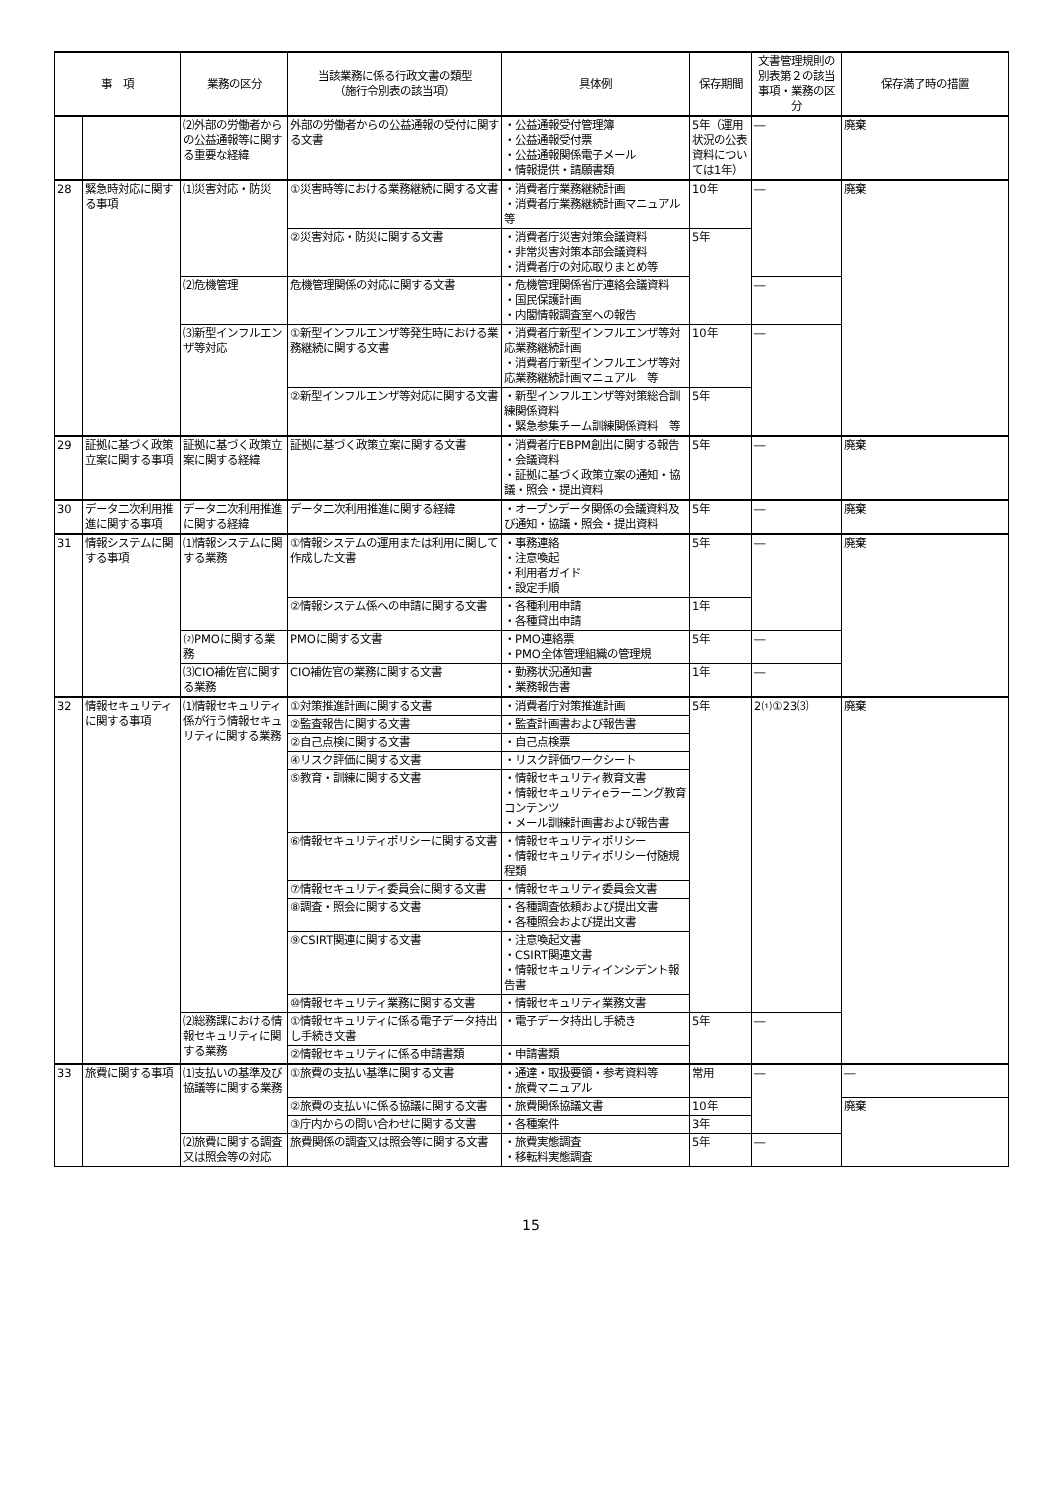| 事 項 | | 業務の区分 | 当該業務に係る行政文書の類型 （施行令別表の該当項） | 具体例 | 保存期間 | 文書管理規則の別表第２の該当事項・業務の区分 | 保存満了時の措置 |
| --- | --- | --- | --- | --- | --- | --- | --- |
| | | ⑵外部の労働者からの公益通報等に関する重要な経緯 | 外部の労働者からの公益通報の受付に関する文書 | ・公益通報受付管理簿 ・公益通報受付票 ・公益通報関係電子メール ・情報提供・請願書類 | 5年（運用状況の公表資料については1年） | ― | 廃棄 |
| 28 | 緊急時対応に関する事項 | ⑴災害対応・防災 | ①災害時等における業務継続に関する文書 | ・消費者庁業務継続計画 ・消費者庁業務継続計画マニュアル 等 | 10年 | ― | 廃棄 |
| | | | ②災害対応・防災に関する文書 | ・消費者庁災害対策会議資料 ・非常災害対策本部会議資料 ・消費者庁の対応取りまとめ等 | 5年 | | |
| | | ⑵危機管理 | 危機管理関係の対応に関する文書 | ・危機管理関係省庁連絡会議資料 ・国民保護計画 ・内閣情報調査室への報告 | | ― | |
| | | ⑶新型インフルエンザ等対応 | ①新型インフルエンザ等発生時における業務継続に関する文書 | ・消費者庁新型インフルエンザ等対応業務継続計画 ・消費者庁新型インフルエンザ等対応業務継続計画マニュアル 等 | 10年 | ― | |
| | | | ②新型インフルエンザ等対応に関する文書 | ・新型インフルエンザ等対策総合訓練関係資料 ・緊急参集チーム訓練関係資料 等 | 5年 | | |
| 29 | 証拠に基づく政策立案に関する事項 | 証拠に基づく政策立案に関する経緯 | 証拠に基づく政策立案に関する文書 | ・消費者庁EBPM創出に関する報告 ・会議資料 ・証拠に基づく政策立案の通知・協議・照会・提出資料 | 5年 | ― | 廃棄 |
| 30 | データ二次利用推進に関する事項 | データ二次利用推進に関する経緯 | データ二次利用推進に関する経緯 | ・オープンデータ関係の会議資料及び通知・協議・照会・提出資料 | 5年 | ― | 廃棄 |
| 31 | 情報システムに関する事項 | ⑴情報システムに関する業務 | ①情報システムの運用または利用に関して作成した文書 | ・事務連絡 ・注意喚起 ・利用者ガイド ・設定手順 | 5年 | ― | 廃棄 |
| | | | ②情報システム係への申請に関する文書 | ・各種利用申請 ・各種貸出申請 | 1年 | | |
| | | ⑵PMOに関する業務 | PMOに関する文書 | ・PMO連絡票 ・PMO全体管理組織の管理規 | 5年 | ― | |
| | | ⑶CIO補佐官に関する業務 | CIO補佐官の業務に関する文書 | ・勤務状況通知書 ・業務報告書 | 1年 | ― | |
| 32 | 情報セキュリティに関する事項 | ⑴情報セキュリティ係が行う情報セキュリティに関する業務 | ①対策推進計画に関する文書 | ・消費者庁対策推進計画 | 5年 | 2⑴①23⑶ | 廃棄 |
| | | | ②監査報告に関する文書 | ・監査計画書および報告書 | | | |
| | | | ②自己点検に関する文書 | ・自己点検票 | | | |
| | | | ④リスク評価に関する文書 | ・リスク評価ワークシート | | | |
| | | | ⑤教育・訓練に関する文書 | ・情報セキュリティ教育文書 ・情報セキュリティeラーニング教育コンテンツ ・メール訓練計画書および報告書 | | | |
| | | | ⑥情報セキュリティポリシーに関する文書 | ・情報セキュリティポリシー ・情報セキュリティポリシー付随規程類 | | | |
| | | | ⑦情報セキュリティ委員会に関する文書 | ・情報セキュリティ委員会文書 | | | |
| | | | ⑧調査・照会に関する文書 | ・各種調査依頼および提出文書 ・各種照会および提出文書 | | | |
| | | | ⑨CSIRT関連に関する文書 | ・注意喚起文書 ・CSIRT関連文書 ・情報セキュリティインシデント報告書 | | | |
| | | | ⑩情報セキュリティ業務に関する文書 | ・情報セキュリティ業務文書 | | | |
| | | ⑵総務課における情報セキュリティに関する業務 | ①情報セキュリティに係る電子データ持出し手続き文書 | ・電子データ持出し手続き | 5年 | ― | |
| | | | ②情報セキュリティに係る申請書類 | ・申請書類 | | | |
| 33 | 旅費に関する事項 | ⑴支払いの基準及び協議等に関する業務 | ①旅費の支払い基準に関する文書 | ・通達・取扱要領・参考資料等 ・旅費マニュアル | 常用 | ― | ― |
| | | | ②旅費の支払いに係る協議に関する文書 | ・旅費関係協議文書 | 10年 | | 廃棄 |
| | | | ③庁内からの問い合わせに関する文書 | ・各種案件 | 3年 | | |
| | | ⑵旅費に関する調査又は照会等の対応 | 旅費関係の調査又は照会等に関する文書 | ・旅費実態調査 ・移転料実態調査 | 5年 | ― | |
15